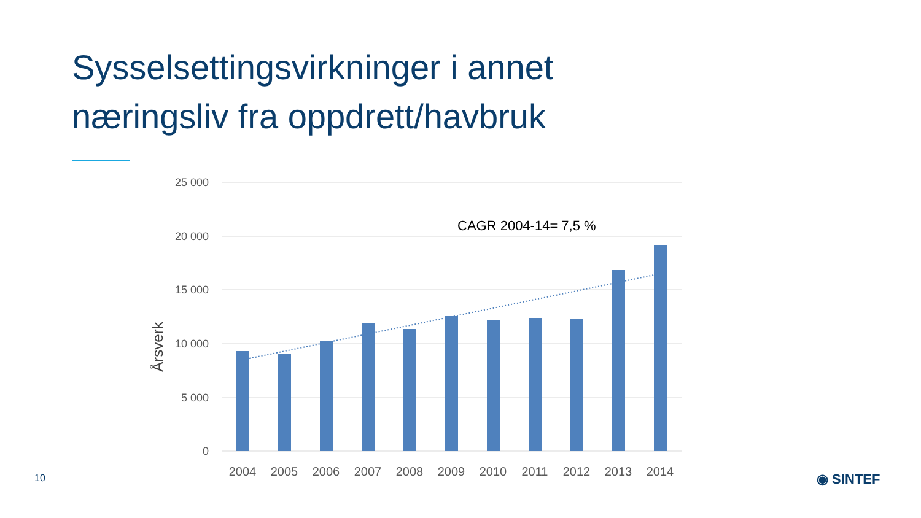Sysselsettingsvirkninger i annet
næringsliv fra oppdrett/havbruk
25 000
20 000
15 000
10 000
5 000
0
Årsverk
CAGR 2004-14= 7,5 %
2004
2005
2006
2007
2008
2009
2010
2011
2012
2013
2014
10 ◉ SINTEF